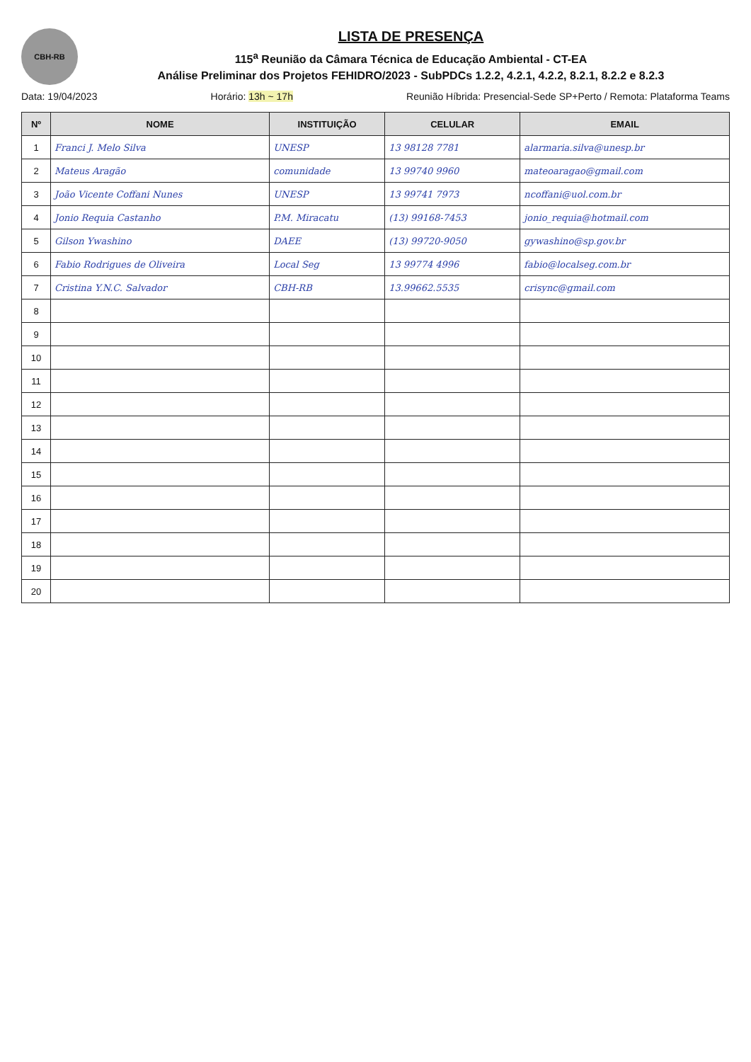CBH-RB
LISTA DE PRESENÇA
115<sup>a</sup> Reunião da Câmara Técnica de Educação Ambiental - CT-EA
Análise Preliminar dos Projetos FEHIDRO/2023 - SubPDCs 1.2.2, 4.2.1, 4.2.2, 8.2.1, 8.2.2 e 8.2.3
Data: 19/04/2023 Horário: 13h ~ 17h Reunião Híbrida: Presencial-Sede SP+Perto / Remota: Plataforma Teams
| Nº | NOME | INSTITUIÇÃO | CELULAR | EMAIL |
| --- | --- | --- | --- | --- |
| 1 | Franci J. Melo Silva | UNESP | 13 98128 7781 | alarmaria.silva@unesp.br |
| 2 | Mateus Aragão | comunidade | 13 99740 9960 | mateoaragao@gmail.com |
| 3 | João Vicente Coffani Nunes | UNESP | 13 99741 7973 | ncoffani@uol.com.br |
| 4 | Jonio Requia Castanho | P.M. Miracatu | (13) 99168-7453 | jonio_requia@hotmail.com |
| 5 | Gilson Ywashino | DAEE | (13) 99720-9050 | gywashino@sp.gov.br |
| 6 | Fabio Rodrigues de Oliveira | Local Seg | 13 99774 4996 | fabio@localseg.com.br |
| 7 | Cristina Y.N.C. Salvador | CBH-RB | 13.99662.5535 | crisync@gmail.com |
| 8 | | | | |
| 9 | | | | |
| 10 | | | | |
| 11 | | | | |
| 12 | | | | |
| 13 | | | | |
| 14 | | | | |
| 15 | | | | |
| 16 | | | | |
| 17 | | | | |
| 18 | | | | |
| 19 | | | | |
| 20 | | | | |